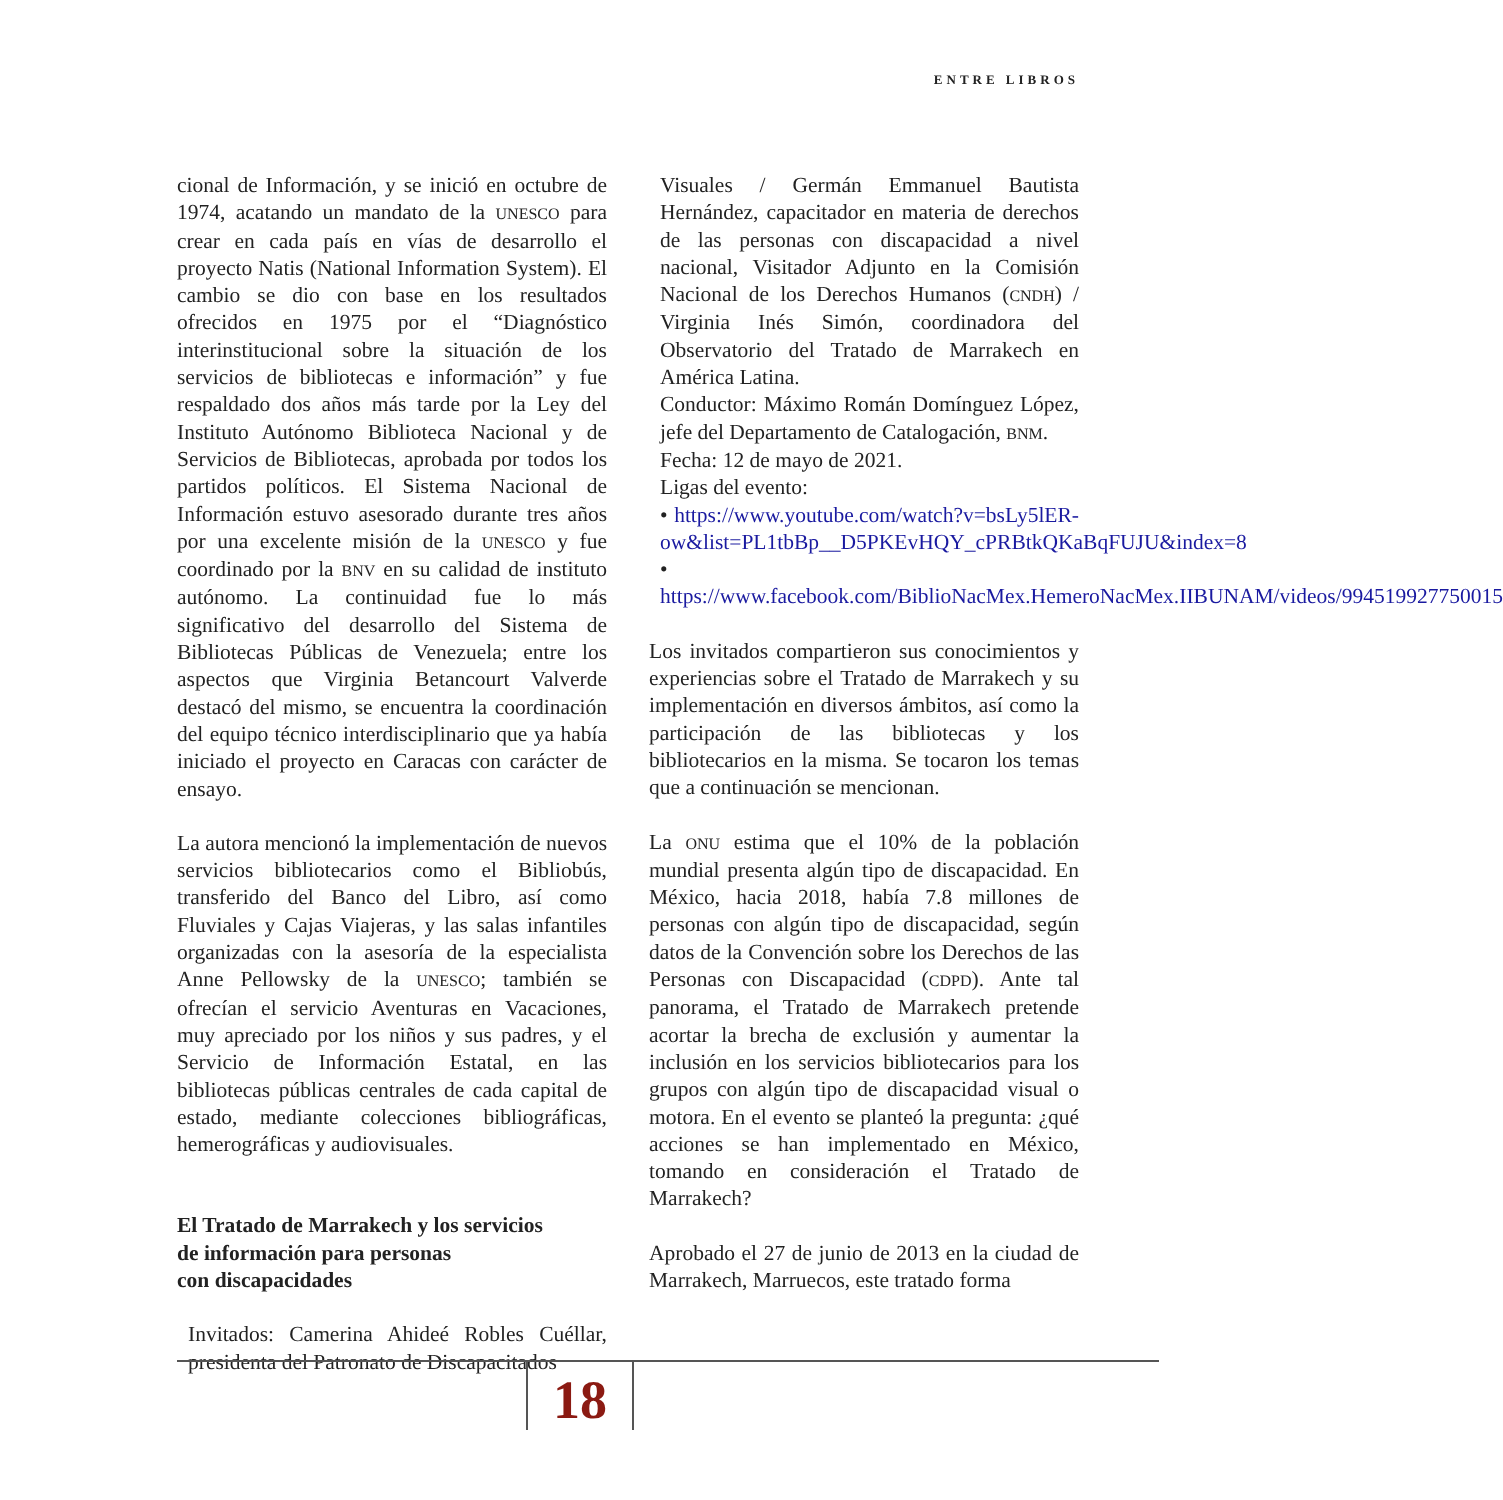ENTRE LIBROS
cional de Información, y se inició en octubre de 1974, acatando un mandato de la UNESCO para crear en cada país en vías de desarrollo el proyecto Natis (National Information System). El cambio se dio con base en los resultados ofrecidos en 1975 por el “Diagnóstico interinstitucional sobre la situación de los servicios de bibliotecas e información” y fue respaldado dos años más tarde por la Ley del Instituto Autónomo Biblioteca Nacional y de Servicios de Bibliotecas, aprobada por todos los partidos políticos. El Sistema Nacional de Información estuvo asesorado durante tres años por una excelente misión de la UNESCO y fue coordinado por la BNV en su calidad de instituto autónomo. La continuidad fue lo más significativo del desarrollo del Sistema de Bibliotecas Públicas de Venezuela; entre los aspectos que Virginia Betancourt Valverde destacó del mismo, se encuentra la coordinación del equipo técnico interdisciplinario que ya había iniciado el proyecto en Caracas con carácter de ensayo.
La autora mencionó la implementación de nuevos servicios bibliotecarios como el Bibliobús, transferido del Banco del Libro, así como Fluviales y Cajas Viajeras, y las salas infantiles organizadas con la asesoría de la especialista Anne Pellowsky de la UNESCO; también se ofrecían el servicio Aventuras en Vacaciones, muy apreciado por los niños y sus padres, y el Servicio de Información Estatal, en las bibliotecas públicas centrales de cada capital de estado, mediante colecciones bibliográficas, hemerográficas y audiovisuales.
El Tratado de Marrakech y los servicios
de información para personas
con discapacidades
Invitados: Camerina Ahideé Robles Cuéllar, presidenta del Patronato de Discapacitados
Visuales / Germán Emmanuel Bautista Hernández, capacitador en materia de derechos de las personas con discapacidad a nivel nacional, Visitador Adjunto en la Comisión Nacional de los Derechos Humanos (CNDH) / Virginia Inés Simón, coordinadora del Observatorio del Tratado de Marrakech en América Latina.
Conductor: Máximo Román Domínguez López, jefe del Departamento de Catalogación, BNM.
Fecha: 12 de mayo de 2021.
Ligas del evento:
• https://www.youtube.com/watch?v=bsLy5lER-ow&list=PL1tbBp__D5PKEvHQY_cPRBtkQKaBqFUJU&index=8
• https://www.facebook.com/BiblioNacMex.HemeroNacMex.IIBUNAM/videos/994519927750015
Los invitados compartieron sus conocimientos y experiencias sobre el Tratado de Marrakech y su implementación en diversos ámbitos, así como la participación de las bibliotecas y los bibliotecarios en la misma. Se tocaron los temas que a continuación se mencionan.
La ONU estima que el 10% de la población mundial presenta algún tipo de discapacidad. En México, hacia 2018, había 7.8 millones de personas con algún tipo de discapacidad, según datos de la Convención sobre los Derechos de las Personas con Discapacidad (CDPD). Ante tal panorama, el Tratado de Marrakech pretende acortar la brecha de exclusión y aumentar la inclusión en los servicios bibliotecarios para los grupos con algún tipo de discapacidad visual o motora. En el evento se planteó la pregunta: ¿qué acciones se han implementado en México, tomando en consideración el Tratado de Marrakech?
Aprobado el 27 de junio de 2013 en la ciudad de Marrakech, Marruecos, este tratado forma
18